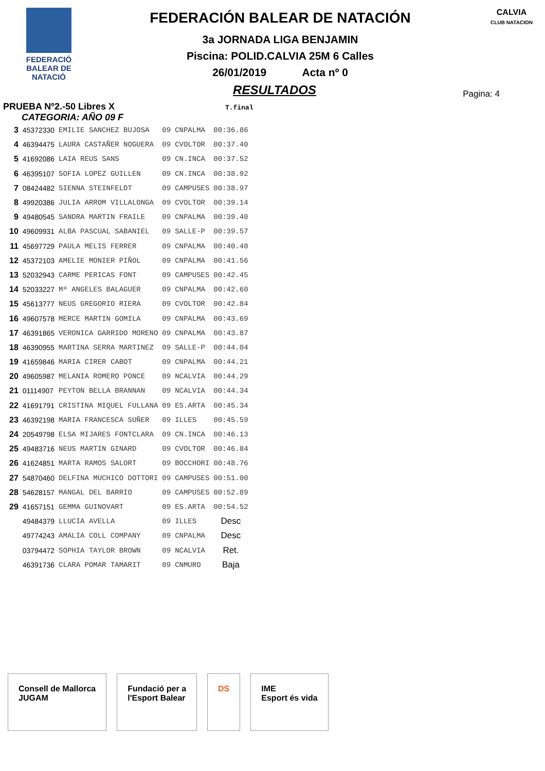FEDERACIÓ
BALEAR DE
NATACIÓ
FEDERACIÓN BALEAR DE NATACIÓN
3a JORNADA LIGA BENJAMIN
Piscina: POLID.CALVIA 25M 6 Calles
26/01/2019 Acta nº 0
CALVIA
CLUB NATACION
Pagina: 4
RESULTADOS
PRUEBA Nº2.-50 Libres X T.final
CATEGORIA: AÑO 09 F
| 3 | 45372330 | EMILIE SANCHEZ BUJOSA | 09 | CNPALMA | 00:36.86 |
| 4 | 46394475 | LAURA CASTAÑER NOGUERA | 09 | CVOLTOR | 00:37.40 |
| 5 | 41692086 | LAIA REUS SANS | 09 | CN.INCA | 00:37.52 |
| 6 | 46395107 | SOFIA LOPEZ GUILLEN | 09 | CN.INCA | 00:38.92 |
| 7 | 08424482 | SIENNA STEINFELDT | 09 | CAMPUSES | 00:38.97 |
| 8 | 49920386 | JULIA ARROM VILLALONGA | 09 | CVOLTOR | 00:39.14 |
| 9 | 49480545 | SANDRA MARTIN FRAILE | 09 | CNPALMA | 00:39.40 |
| 10 | 49609931 | ALBA PASCUAL SABANIEL | 09 | SALLE-P | 00:39.57 |
| 11 | 45697729 | PAULA MELIS FERRER | 09 | CNPALMA | 00:40.40 |
| 12 | 45372103 | AMELIE MONIER PIÑOL | 09 | CNPALMA | 00:41.56 |
| 13 | 52032943 | CARME PERICAS FONT | 09 | CAMPUSES | 00:42.45 |
| 14 | 52033227 | Mª ANGELES BALAGUER | 09 | CNPALMA | 00:42.60 |
| 15 | 45613777 | NEUS GREGORIO RIERA | 09 | CVOLTOR | 00:42.84 |
| 16 | 49607578 | MERCE MARTIN GOMILA | 09 | CNPALMA | 00:43.69 |
| 17 | 46391865 | VERONICA GARRIDO MORENO | 09 | CNPALMA | 00:43.87 |
| 18 | 46390955 | MARTINA SERRA MARTINEZ | 09 | SALLE-P | 00:44.04 |
| 19 | 41659846 | MARIA CIRER CABOT | 09 | CNPALMA | 00:44.21 |
| 20 | 49605987 | MELANIA ROMERO PONCE | 09 | NCALVIA | 00:44.29 |
| 21 | 01114907 | PEYTON BELLA BRANNAN | 09 | NCALVIA | 00:44.34 |
| 22 | 41691791 | CRISTINA MIQUEL FULLANA | 09 | ES.ARTA | 00:45.34 |
| 23 | 46392198 | MARIA FRANCESCA SUÑER | 09 | ILLES | 00:45.59 |
| 24 | 20549798 | ELSA MIJARES FONTCLARA | 09 | CN.INCA | 00:46.13 |
| 25 | 49483716 | NEUS MARTIN GINARD | 09 | CVOLTOR | 00:46.84 |
| 26 | 41624851 | MARTA RAMOS SALORT | 09 | BOCCHORI | 00:48.76 |
| 27 | 54870460 | DELFINA MUCHICO DOTTORI | 09 | CAMPUSES | 00:51.00 |
| 28 | 54628157 | MANGAL DEL BARRIO | 09 | CAMPUSES | 00:52.89 |
| 29 | 41657151 | GEMMA GUINOVART | 09 | ES.ARTA | 00:54.52 |
| | 49484379 | LLUCIA AVELLA | 09 | ILLES | Desc |
| | 49774243 | AMALIA COLL COMPANY | 09 | CNPALMA | Desc |
| | 03794472 | SOPHIA TAYLOR BROWN | 09 | NCALVIA | Ret. |
| | 46391736 | CLARA POMAR TAMARIT | 09 | CNMURO | Baja |
Consell de Mallorca
JUGAM
Fundació per a
l'Esport Balear
DS IME
Esport és vida